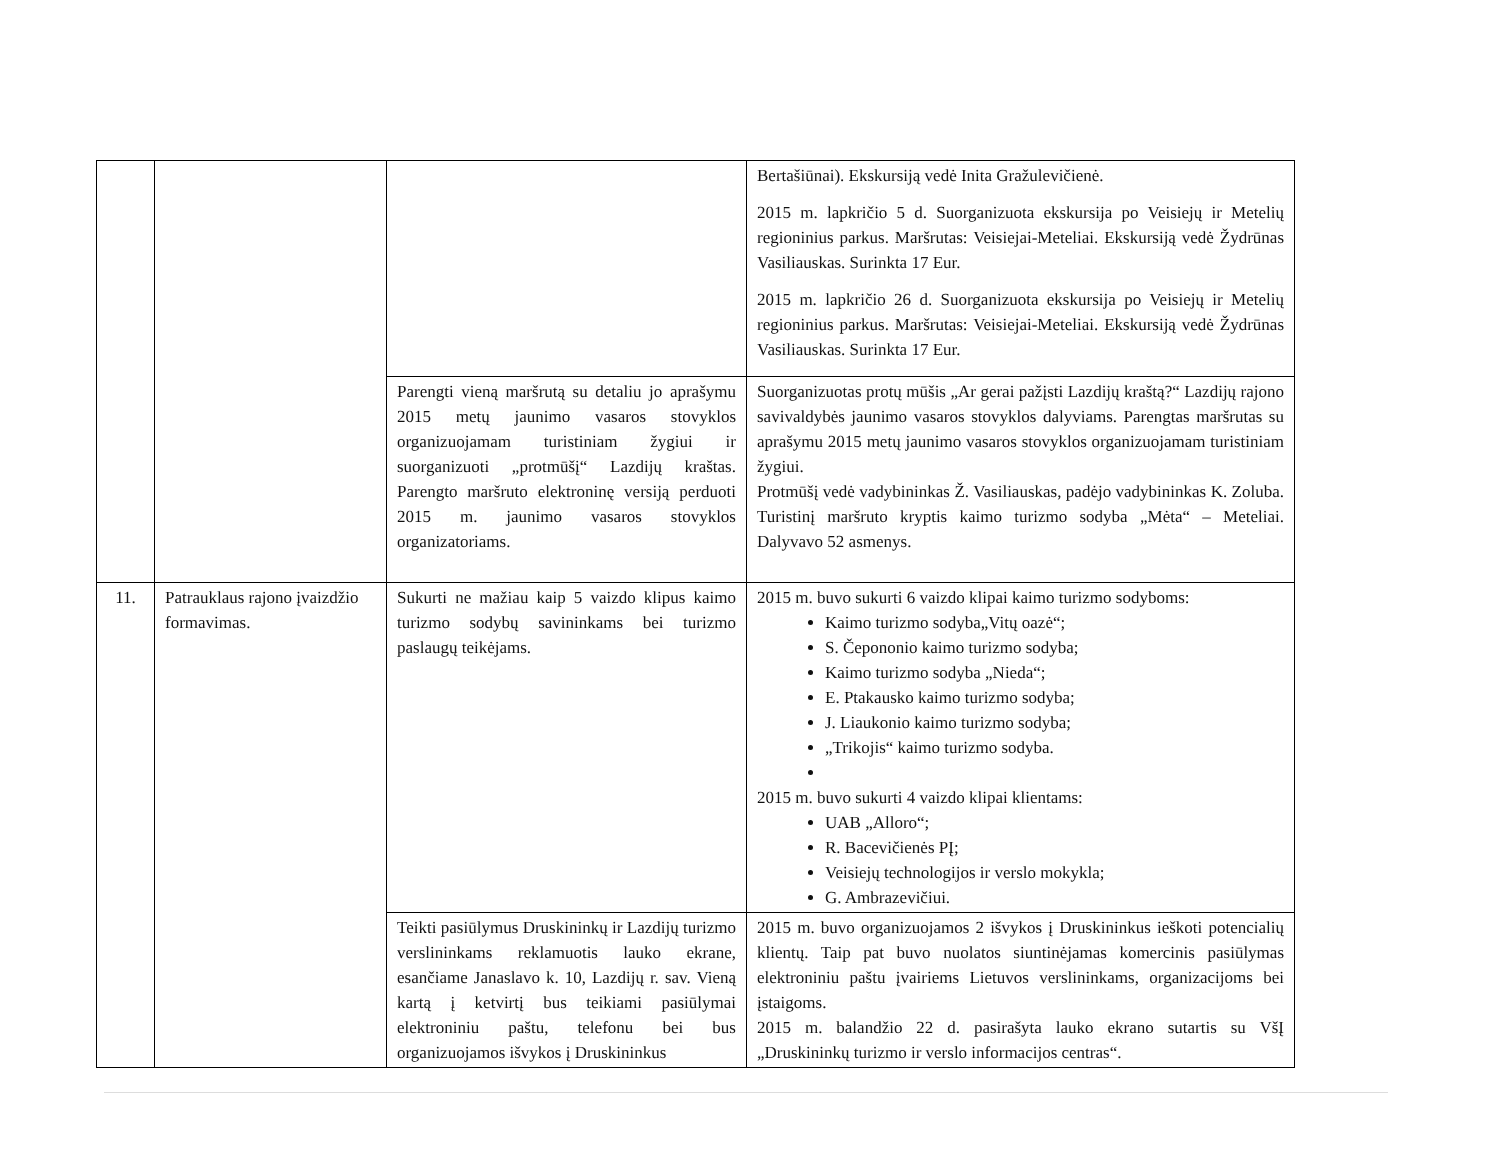| | | | Bertašiūnai). Ekskursiją vedė Inita Gražulevičienė. 2015 m. lapkričio 5 d. Suorganizuota ekskursija po Veisiejų ir Metelių regioninius parkus. Maršrutas: Veisiejai-Meteliai. Ekskursiją vedė Žydrūnas Vasiliauskas. Surinkta 17 Eur. 2015 m. lapkričio 26 d. Suorganizuota ekskursija po Veisiejų ir Metelių regioninius parkus. Maršrutas: Veisiejai-Meteliai. Ekskursiją vedė Žydrūnas Vasiliauskas. Surinkta 17 Eur. |
| | | Parengti vieną maršrutą su detaliu jo aprašymu 2015 metų jaunimo vasaros stovyklos organizuojamam turistiniam žygiui ir suorganizuoti „protmūšį“ Lazdijų kraštas. Parengto maršruto elektroninę versiją perduoti 2015 m. jaunimo vasaros stovyklos organizatoriams. | Suorganizuotas protų mūšis „Ar gerai pažįsti Lazdijų kraštą?“ Lazdijų rajono savivaldybės jaunimo vasaros stovyklos dalyviams. Parengtas maršrutas su aprašymu 2015 metų jaunimo vasaros stovyklos organizuojamam turistiniam žygiui. Protmūšį vedė vadybininkas Ž. Vasiliauskas, padėjo vadybininkas K. Zoluba. Turistinį maršruto kryptis kaimo turizmo sodyba „Mėta“ – Meteliai. Dalyvavo 52 asmenys. |
| 11. | Patrauklaus rajono įvaizdžio formavimas. | Sukurti ne mažiau kaip 5 vaizdo klipus kaimo turizmo sodybų savininkams bei turizmo paslaugų teikėjams. | 2015 m. buvo sukurti 6 vaizdo klipai kaimo turizmo sodyboms: Kaimo turizmo sodyba„Vitų oazė“; S. Čepononio kaimo turizmo sodyba; Kaimo turizmo sodyba „Nieda“; E. Ptakausko kaimo turizmo sodyba; J. Liaukonio kaimo turizmo sodyba; „Trikojis“ kaimo turizmo sodyba. 2015 m. buvo sukurti 4 vaizdo klipai klientams: UAB „Alloro“; R. Bacevičienės PĮ; Veisiejų technologijos ir verslo mokykla; G. Ambrazevičiui. |
| | | Teikti pasiūlymus Druskininkų ir Lazdijų turizmo verslininkams reklamuotis lauko ekrane, esančiame Janaslavo k. 10, Lazdijų r. sav. Vieną kartą į ketvirtį bus teikiami pasiūlymai elektroniniu paštu, telefonu bei bus organizuojamos išvykos į Druskininkus | 2015 m. buvo organizuojamos 2 išvykos į Druskininkus ieškoti potencialių klientų. Taip pat buvo nuolatos siuntinėjamas komercinis pasiūlymas elektroniniu paštu įvairiems Lietuvos verslininkams, organizacijoms bei įstaigoms. 2015 m. balandžio 22 d. pasirašyta lauko ekrano sutartis su VšĮ „Druskininkų turizmo ir verslo informacijos centras“. |